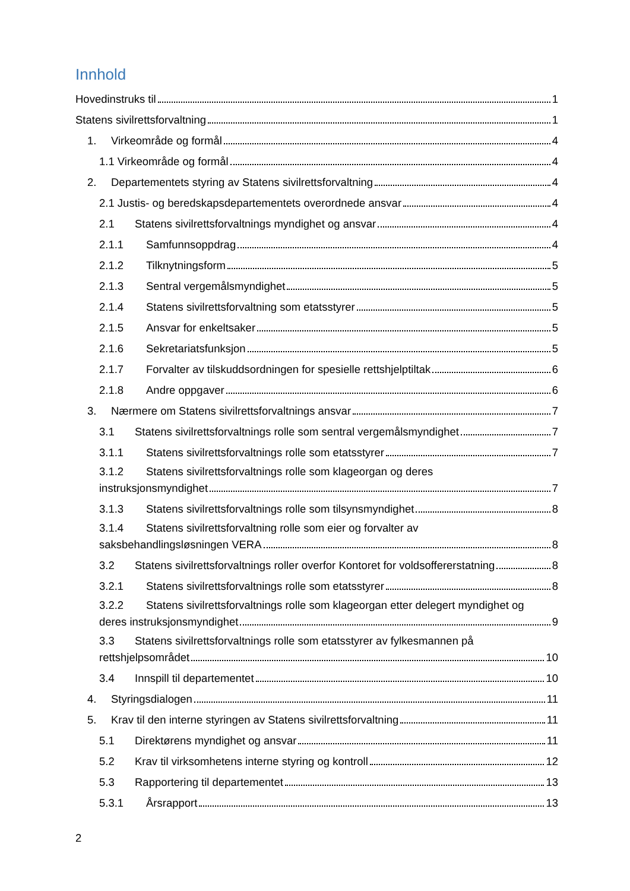Innhold
Hovedinstruks til 1
Statens sivilrettsforvaltning 1
1. Virkeområde og formål 4
1.1 Virkeområde og formål 4
2. Departementets styring av Statens sivilrettsforvaltning 4
2.1 Justis- og beredskapsdepartementets overordnede ansvar 4
2.1 Statens sivilrettsforvaltnings myndighet og ansvar 4
2.1.1 Samfunnsoppdrag 4
2.1.2 Tilknytningsform 5
2.1.3 Sentral vergemålsmyndighet 5
2.1.4 Statens sivilrettsforvaltning som etatsstyrer 5
2.1.5 Ansvar for enkeltsaker 5
2.1.6 Sekretariatsfunksjon 5
2.1.7 Forvalter av tilskuddsordningen for spesielle rettshjelptiltak 6
2.1.8 Andre oppgaver 6
3. Nærmere om Statens sivilrettsforvaltnings ansvar 7
3.1 Statens sivilrettsforvaltnings rolle som sentral vergemålsmyndighet 7
3.1.1 Statens sivilrettsforvaltnings rolle som etatsstyrer 7
3.1.2 Statens sivilrettsforvaltnings rolle som klageorgan og deres
instruksjonsmyndighet 7
3.1.3 Statens sivilrettsforvaltnings rolle som tilsynsmyndighet 8
3.1.4 Statens sivilrettsforvaltning rolle som eier og forvalter av
saksbehandlingsløsningen VERA 8
3.2 Statens sivilrettsforvaltnings roller overfor Kontoret for voldsoffererstatning 8
3.2.1 Statens sivilrettsforvaltnings rolle som etatsstyrer 8
3.2.2 Statens sivilrettsforvaltnings rolle som klageorgan etter delegert myndighet og
deres instruksjonsmyndighet 9
3.3 Statens sivilrettsforvaltnings rolle som etatsstyrer av fylkesmannen på
rettshjelpsområdet 10
3.4 Innspill til departementet 10
4. Styringsdialogen 11
5. Krav til den interne styringen av Statens sivilrettsforvaltning 11
5.1 Direktørens myndighet og ansvar 11
5.2 Krav til virksomhetens interne styring og kontroll 12
5.3 Rapportering til departementet 13
5.3.1 Årsrapport 13
2